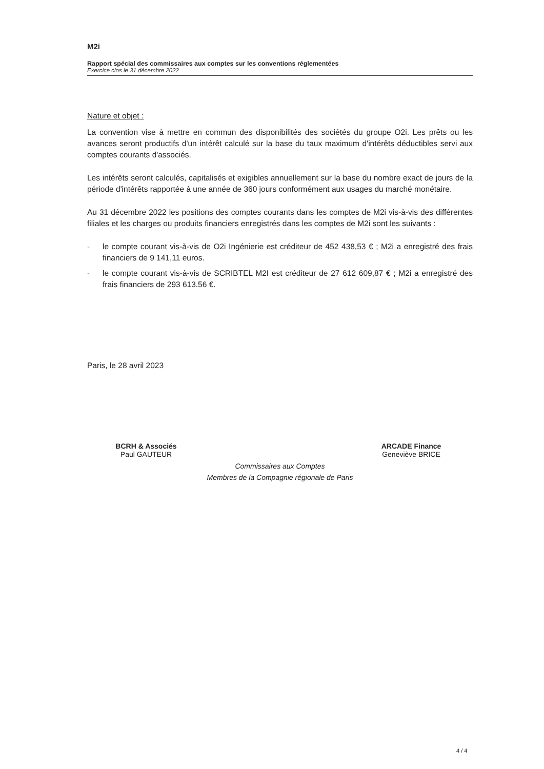M2i
Rapport spécial des commissaires aux comptes sur les conventions réglementées
Exercice clos le 31 décembre 2022
Nature et objet :
La convention vise à mettre en commun des disponibilités des sociétés du groupe O2i. Les prêts ou les avances seront productifs d'un intérêt calculé sur la base du taux maximum d'intérêts déductibles servi aux comptes courants d'associés.
Les intérêts seront calculés, capitalisés et exigibles annuellement sur la base du nombre exact de jours de la période d'intérêts rapportée à une année de 360 jours conformément aux usages du marché monétaire.
Au 31 décembre 2022 les positions des comptes courants dans les comptes de M2i vis-à-vis des différentes filiales et les charges ou produits financiers enregistrés dans les comptes de M2i sont les suivants :
- le compte courant vis-à-vis de O2i Ingénierie est créditeur de 452 438,53 € ; M2i a enregistré des frais financiers de 9 141,11 euros.
- le compte courant vis-à-vis de SCRIBTEL M2I est créditeur de 27 612 609,87 € ; M2i a enregistré des frais financiers de 293 613.56 €.
Paris, le 28 avril 2023
BCRH & Associés
Paul GAUTEUR
ARCADE Finance
Geneviève BRICE
Commissaires aux Comptes
Membres de la Compagnie régionale de Paris
4 / 4